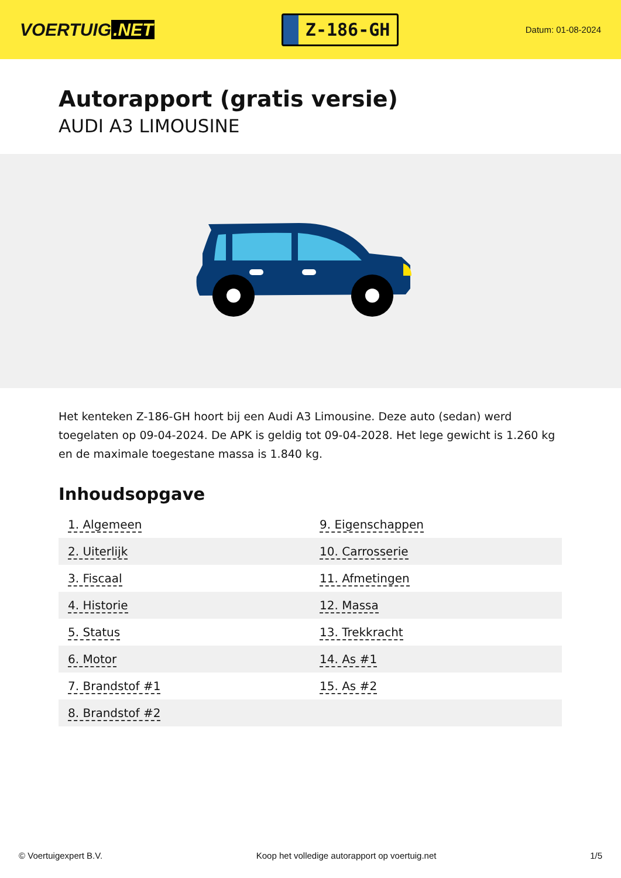VOERTUIG.NET
Z-186-GH
Datum: 01-08-2024
Autorapport (gratis versie)
AUDI A3 LIMOUSINE
Het kenteken Z-186-GH hoort bij een Audi A3 Limousine. Deze auto (sedan) werd toegelaten op 09-04-2024. De APK is geldig tot 09-04-2028. Het lege gewicht is 1.260 kg en de maximale toegestane massa is 1.840 kg.
Inhoudsopgave
| 1. Algemeen | 9. Eigenschappen |
| 2. Uiterlijk | 10. Carrosserie |
| 3. Fiscaal | 11. Afmetingen |
| 4. Historie | 12. Massa |
| 5. Status | 13. Trekkracht |
| 6. Motor | 14. As #1 |
| 7. Brandstof #1 | 15. As #2 |
| 8. Brandstof #2 | |
© Voertuigexpert B.V. Koop het volledige autorapport op voertuig.net 1/5